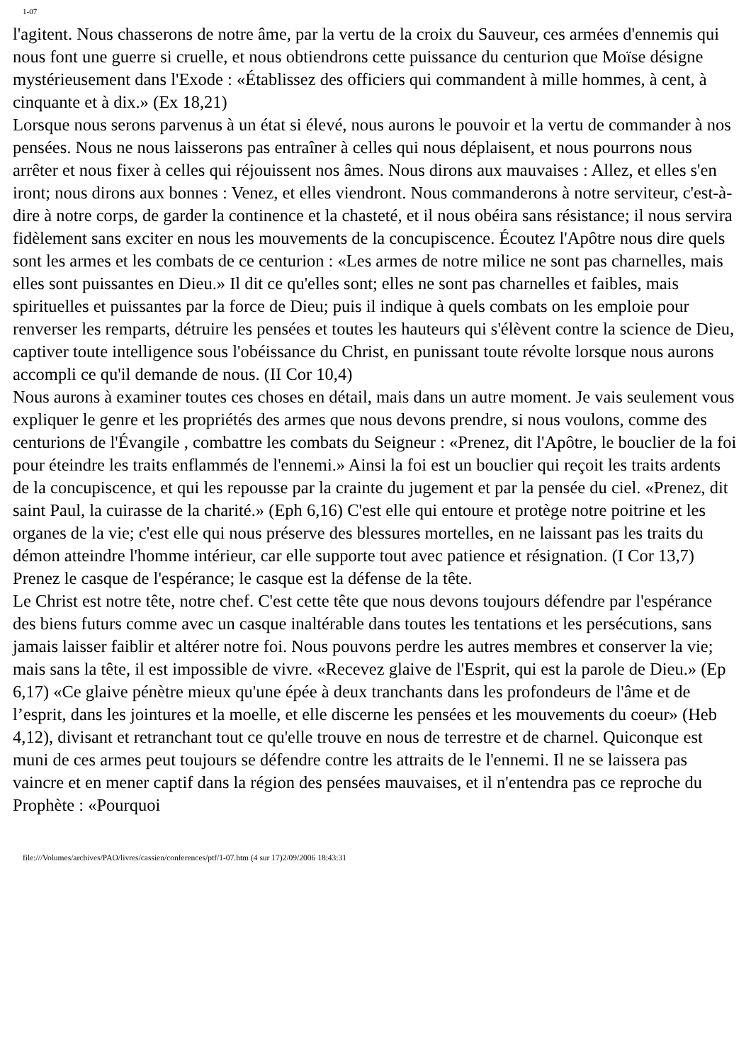1-07
l'agitent. Nous chasserons de notre âme, par la vertu de la croix du Sauveur, ces armées d'ennemis qui nous font une guerre si cruelle, et nous obtiendrons cette puissance du centurion que Moïse désigne mystérieusement dans l'Exode : «Établissez des officiers qui commandent à mille hommes, à cent, à cinquante et à dix.» (Ex 18,21)
Lorsque nous serons parvenus à un état si élevé, nous aurons le pouvoir et la vertu de commander à nos pensées. Nous ne nous laisserons pas entraîner à celles qui nous déplaisent, et nous pourrons nous arrêter et nous fixer à celles qui réjouissent nos âmes. Nous dirons aux mauvaises : Allez, et elles s'en iront; nous dirons aux bonnes : Venez, et elles viendront. Nous commanderons à notre serviteur, c'est-à-dire à notre corps, de garder la continence et la chasteté, et il nous obéira sans résistance; il nous servira fidèlement sans exciter en nous les mouvements de la concupiscence. Écoutez l'Apôtre nous dire quels sont les armes et les combats de ce centurion : «Les armes de notre milice ne sont pas charnelles, mais elles sont puissantes en Dieu.» Il dit ce qu'elles sont; elles ne sont pas charnelles et faibles, mais spirituelles et puissantes par la force de Dieu; puis il indique à quels combats on les emploie pour renverser les remparts, détruire les pensées et toutes les hauteurs qui s'élèvent contre la science de Dieu, captiver toute intelligence sous l'obéissance du Christ, en punissant toute révolte lorsque nous aurons accompli ce qu'il demande de nous. (II Cor 10,4)
Nous aurons à examiner toutes ces choses en détail, mais dans un autre moment. Je vais seulement vous expliquer le genre et les propriétés des armes que nous devons prendre, si nous voulons, comme des centurions de l'Évangile , combattre les combats du Seigneur : «Prenez, dit l'Apôtre, le bouclier de la foi pour éteindre les traits enflammés de l'ennemi.» Ainsi la foi est un bouclier qui reçoit les traits ardents de la concupiscence, et qui les repousse par la crainte du jugement et par la pensée du ciel. «Prenez, dit saint Paul, la cuirasse de la charité.» (Eph 6,16) C'est elle qui entoure et protège notre poitrine et les organes de la vie; c'est elle qui nous préserve des blessures mortelles, en ne laissant pas les traits du démon atteindre l'homme intérieur, car elle supporte tout avec patience et résignation. (I Cor 13,7) Prenez le casque de l'espérance; le casque est la défense de la tête.
Le Christ est notre tête, notre chef. C'est cette tête que nous devons toujours défendre par l'espérance des biens futurs comme avec un casque inaltérable dans toutes les tentations et les persécutions, sans jamais laisser faiblir et altérer notre foi. Nous pouvons perdre les autres membres et conserver la vie; mais sans la tête, il est impossible de vivre. «Recevez glaive de l'Esprit, qui est la parole de Dieu.» (Ep 6,17) «Ce glaive pénètre mieux qu'une épée à deux tranchants dans les profondeurs de l'âme et de l’esprit, dans les jointures et la moelle, et elle discerne les pensées et les mouvements du coeur» (Heb 4,12), divisant et retranchant tout ce qu'elle trouve en nous de terrestre et de charnel. Quiconque est muni de ces armes peut toujours se défendre contre les attraits de le l'ennemi. Il ne se laissera pas vaincre et en mener captif dans la région des pensées mauvaises, et il n'entendra pas ce reproche du Prophète : «Pourquoi
file:///Volumes/archives/PAO/livres/cassien/conferences/ptf/1-07.htm (4 sur 17)2/09/2006 18:43:31